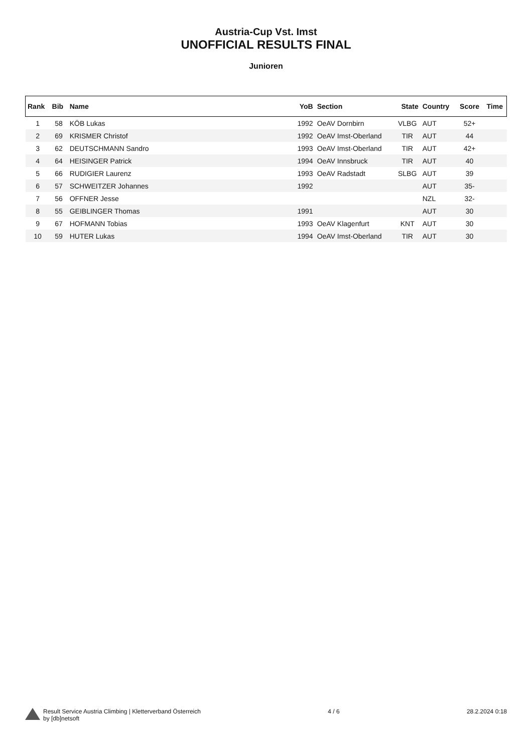Austria-Cup Vst. Imst
UNOFFICIAL RESULTS FINAL
Junioren
| Rank | Bib | Name | YoB | Section | State | Country | Score | Time |
| --- | --- | --- | --- | --- | --- | --- | --- | --- |
| 1 | 58 | KÖB Lukas | 1992 | OeAV Dornbirn | VLBG | AUT | 52+ | |
| 2 | 69 | KRISMER Christof | 1992 | OeAV Imst-Oberland | TIR | AUT | 44 | |
| 3 | 62 | DEUTSCHMANN Sandro | 1993 | OeAV Imst-Oberland | TIR | AUT | 42+ | |
| 4 | 64 | HEISINGER Patrick | 1994 | OeAV Innsbruck | TIR | AUT | 40 | |
| 5 | 66 | RUDIGIER Laurenz | 1993 | OeAV Radstadt | SLBG | AUT | 39 | |
| 6 | 57 | SCHWEITZER Johannes | 1992 | | | AUT | 35- | |
| 7 | 56 | OFFNER Jesse | | | | NZL | 32- | |
| 8 | 55 | GEIBLINGER Thomas | 1991 | | | AUT | 30 | |
| 9 | 67 | HOFMANN Tobias | 1993 | OeAV Klagenfurt | KNT | AUT | 30 | |
| 10 | 59 | HUTER Lukas | 1994 | OeAV Imst-Oberland | TIR | AUT | 30 | |
Result Service Austria Climbing | Kletterverband Österreich
by [db]netsoft
4 / 6 28.2.2024 0:18